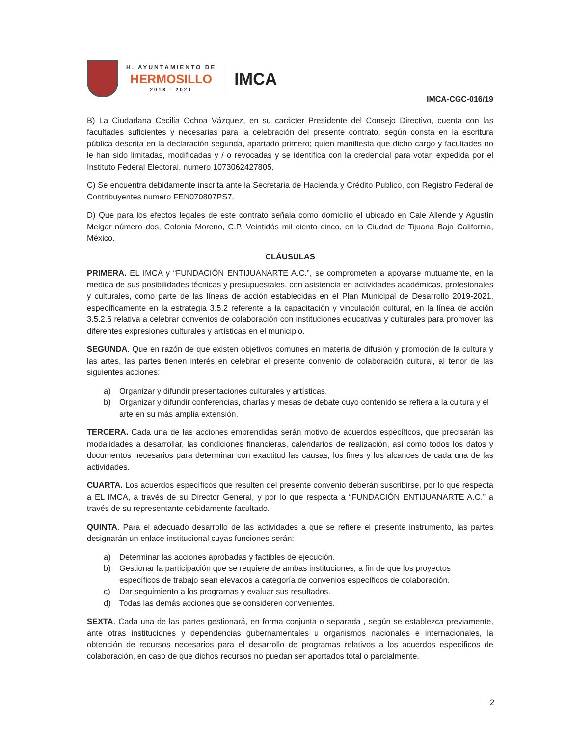H. AYUNTAMIENTO DE
HERMOSILLO
2018 - 2021
IMCA
IMCA-CGC-016/19
B) La Ciudadana Cecilia Ochoa Vázquez, en su carácter Presidente del Consejo Directivo, cuenta con las facultades suficientes y necesarias para la celebración del presente contrato, según consta en la escritura pública descrita en la declaración segunda, apartado primero; quien manifiesta que dicho cargo y facultades no le han sido limitadas, modificadas y / o revocadas y se identifica con la credencial para votar, expedida por el Instituto Federal Electoral, numero 1073062427805.
C) Se encuentra debidamente inscrita ante la Secretaria de Hacienda y Crédito Publico, con Registro Federal de Contribuyentes numero FEN070807PS7.
D) Que para los efectos legales de este contrato señala como domicilio el ubicado en Cale Allende y Agustín Melgar número dos, Colonia Moreno, C.P. Veintidós mil ciento cinco, en la Ciudad de Tijuana Baja California, México.
CLÁUSULAS
PRIMERA. EL IMCA y “FUNDACIÓN ENTIJUANARTE A.C.”, se comprometen a apoyarse mutuamente, en la medida de sus posibilidades técnicas y presupuestales, con asistencia en actividades académicas, profesionales y culturales, como parte de las líneas de acción establecidas en el Plan Municipal de Desarrollo 2019-2021, específicamente en la estrategia 3.5.2 referente a la capacitación y vinculación cultural, en la línea de acción 3.5.2.6 relativa a celebrar convenios de colaboración con instituciones educativas y culturales para promover las diferentes expresiones culturales y artísticas en el municipio.
SEGUNDA. Que en razón de que existen objetivos comunes en materia de difusión y promoción de la cultura y las artes, las partes tienen interés en celebrar el presente convenio de colaboración cultural, al tenor de las siguientes acciones:
a) Organizar y difundir presentaciones culturales y artísticas.
b) Organizar y difundir conferencias, charlas y mesas de debate cuyo contenido se refiera a la cultura y el arte en su más amplia extensión.
TERCERA. Cada una de las acciones emprendidas serán motivo de acuerdos específicos, que precisarán las modalidades a desarrollar, las condiciones financieras, calendarios de realización, así como todos los datos y documentos necesarios para determinar con exactitud las causas, los fines y los alcances de cada una de las actividades.
CUARTA. Los acuerdos específicos que resulten del presente convenio deberán suscribirse, por lo que respecta a EL IMCA, a través de su Director General, y por lo que respecta a “FUNDACIÓN ENTIJUANARTE A.C.” a través de su representante debidamente facultado.
QUINTA. Para el adecuado desarrollo de las actividades a que se refiere el presente instrumento, las partes designarán un enlace institucional cuyas funciones serán:
a) Determinar las acciones aprobadas y factibles de ejecución.
b) Gestionar la participación que se requiere de ambas instituciones, a fin de que los proyectos específicos de trabajo sean elevados a categoría de convenios específicos de colaboración.
c) Dar seguimiento a los programas y evaluar sus resultados.
d) Todas las demás acciones que se consideren convenientes.
SEXTA. Cada una de las partes gestionará, en forma conjunta o separada , según se establezca previamente, ante otras instituciones y dependencias gubernamentales u organismos nacionales e internacionales, la obtención de recursos necesarios para el desarrollo de programas relativos a los acuerdos específicos de colaboración, en caso de que dichos recursos no puedan ser aportados total o parcialmente.
2